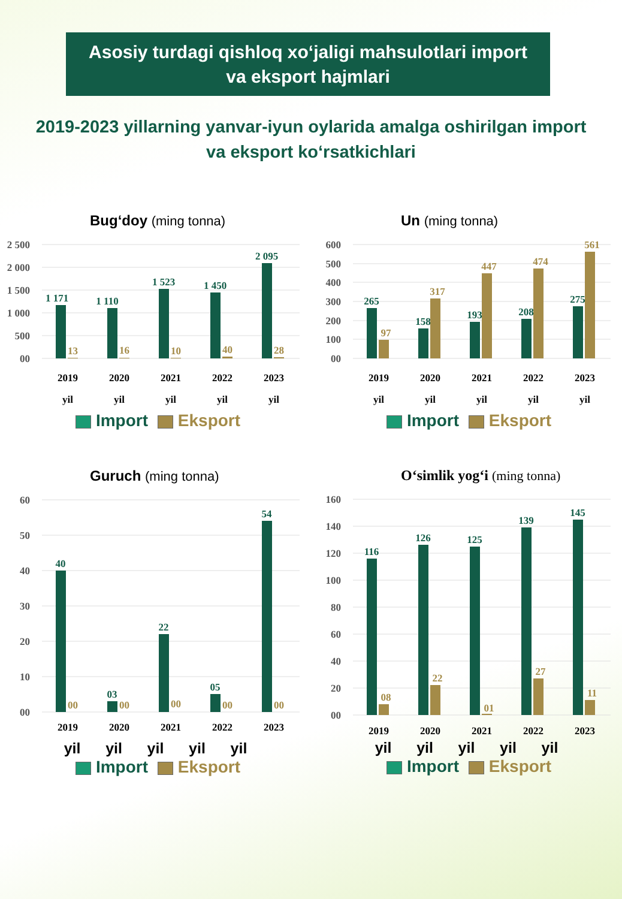Asosiy turdagi qishloq xo‘jaligi mahsulotlari import
va eksport hajmlari
2019-2023 yillarning yanvar-iyun oylarida amalga oshirilgan import
va eksport ko‘rsatkichlari
Bug‘doy (ming tonna)
2 500
2 000
1 500
1 000
500
00
1 171
1 110
1 523
1 450
2 095
13
16
10
40
28
2019
2020
2021
2022
2023
yil
yil
yil
yil
yil
Import Eksport
Un (ming tonna)
600
500
400
300
200
100
00
265
158
193
208
275
97
317
447
474
561
2019
2020
2021
2022
2023
yil
yil
yil
yil
yil
Import Eksport
Guruch (ming tonna)
60
50
40
30
20
10
00
40
03
22
05
54
00
00
00
00
00
2019
2020
2021
2022
2023
yil yil yil yil yil
Import Eksport
O‘simlik yog‘i (ming tonna)
160
140
120
100
80
60
40
20
00
116
126
125
139
145
08
22
01
27
11
2019
2020
2021
2022
2023
yil yil yil yil yil
Import Eksport